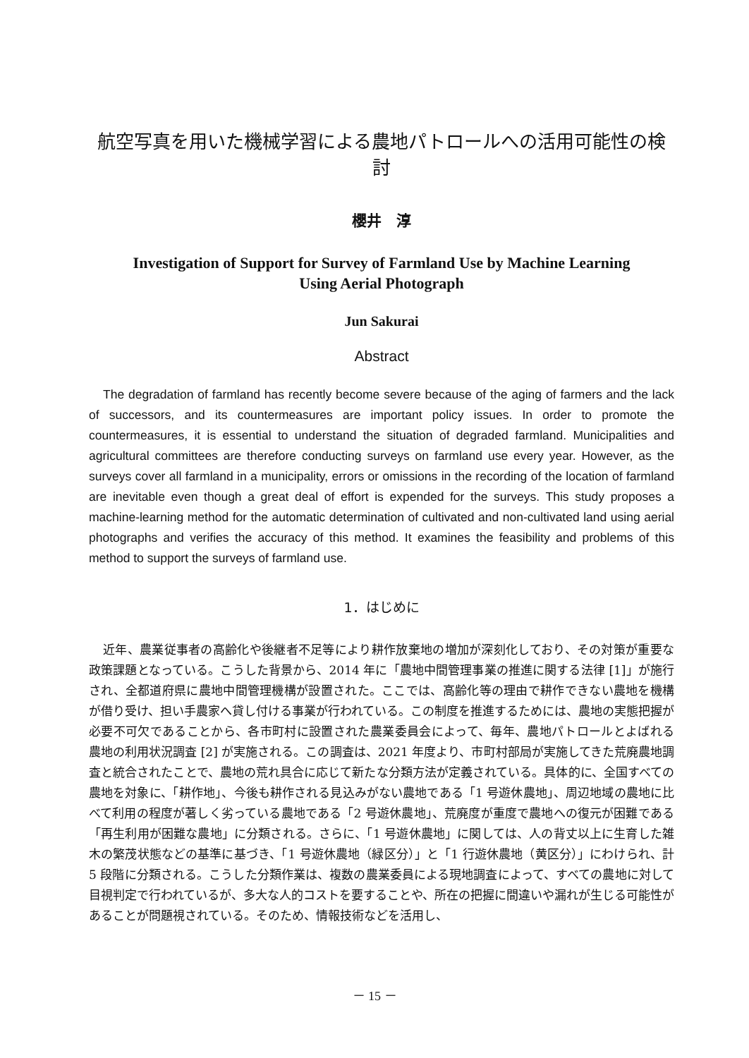航空写真を用いた機械学習による農地パトロールへの活用可能性の検討
櫻井　淳
Investigation of Support for Survey of Farmland Use by Machine Learning
Using Aerial Photograph
Jun Sakurai
Abstract
The degradation of farmland has recently become severe because of the aging of farmers and the lack of successors, and its countermeasures are important policy issues. In order to promote the countermeasures, it is essential to understand the situation of degraded farmland. Municipalities and agricultural committees are therefore conducting surveys on farmland use every year. However, as the surveys cover all farmland in a municipality, errors or omissions in the recording of the location of farmland are inevitable even though a great deal of effort is expended for the surveys. This study proposes a machine-learning method for the automatic determination of cultivated and non-cultivated land using aerial photographs and verifies the accuracy of this method. It examines the feasibility and problems of this method to support the surveys of farmland use.
1．はじめに
近年、農業従事者の高齢化や後継者不足等により耕作放棄地の増加が深刻化しており、その対策が重要な政策課題となっている。こうした背景から、2014 年に「農地中間管理事業の推進に関する法律 [1]」が施行され、全都道府県に農地中間管理機構が設置された。ここでは、高齢化等の理由で耕作できない農地を機構が借り受け、担い手農家へ貸し付ける事業が行われている。この制度を推進するためには、農地の実態把握が必要不可欠であることから、各市町村に設置された農業委員会によって、毎年、農地パトロールとよばれる農地の利用状況調査 [2] が実施される。この調査は、2021 年度より、市町村部局が実施してきた荒廃農地調査と統合されたことで、農地の荒れ具合に応じて新たな分類方法が定義されている。具体的に、全国すべての農地を対象に、「耕作地」、今後も耕作される見込みがない農地である「1 号遊休農地」、周辺地域の農地に比べて利用の程度が著しく劣っている農地である「2 号遊休農地」、荒廃度が重度で農地への復元が困難である「再生利用が困難な農地」に分類される。さらに、「1 号遊休農地」に関しては、人の背丈以上に生育した雑木の繁茂状態などの基準に基づき、「1 号遊休農地（緑区分）」と「1 行遊休農地（黄区分）」にわけられ、計 5 段階に分類される。こうした分類作業は、複数の農業委員による現地調査によって、すべての農地に対して目視判定で行われているが、多大な人的コストを要することや、所在の把握に間違いや漏れが生じる可能性があることが問題視されている。そのため、情報技術などを活用し、
－ 15 －